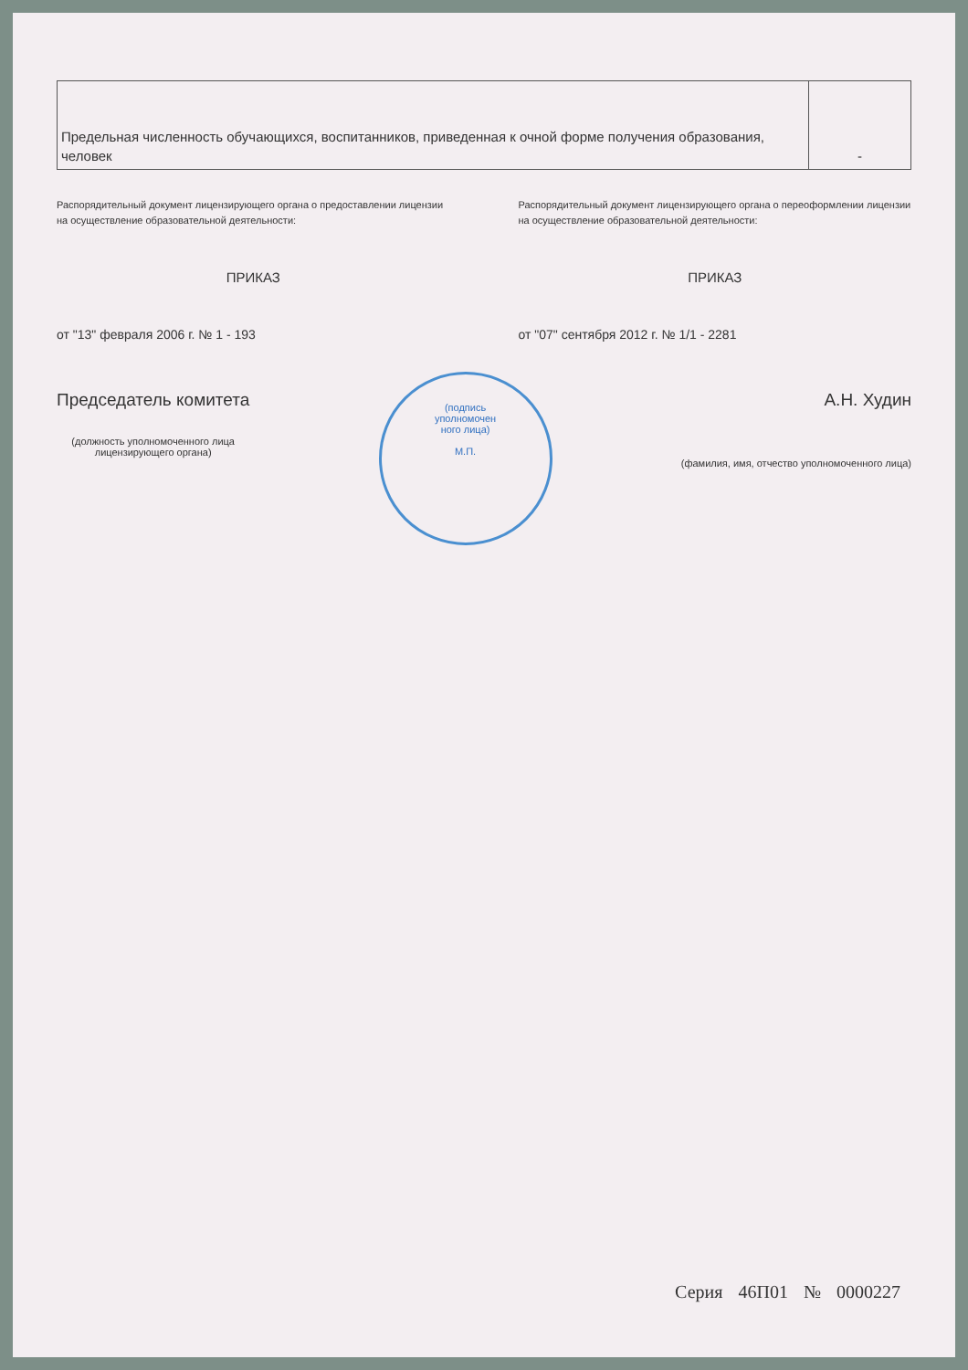| Предельная численность обучающихся, воспитанников, приведенная к очной форме получения образования, человек | - |
Распорядительный документ лицензирующего органа о предоставлении лицензии на осуществление образовательной деятельности:
ПРИКАЗ
от "13" февраля 2006 г. № 1 - 193
Распорядительный документ лицензирующего органа о переоформлении лицензии на осуществление образовательной деятельности:
ПРИКАЗ
от "07" сентября 2012 г. № 1/1 - 2281
Председатель комитета
(должность уполномоченного лица
лицензирующего органа)
(подпись
уполномочен
ного лица)
М.П.
А.Н. Худин
(фамилия, имя, отчество уполномоченного лица)
Серия 46П01 № 0000227